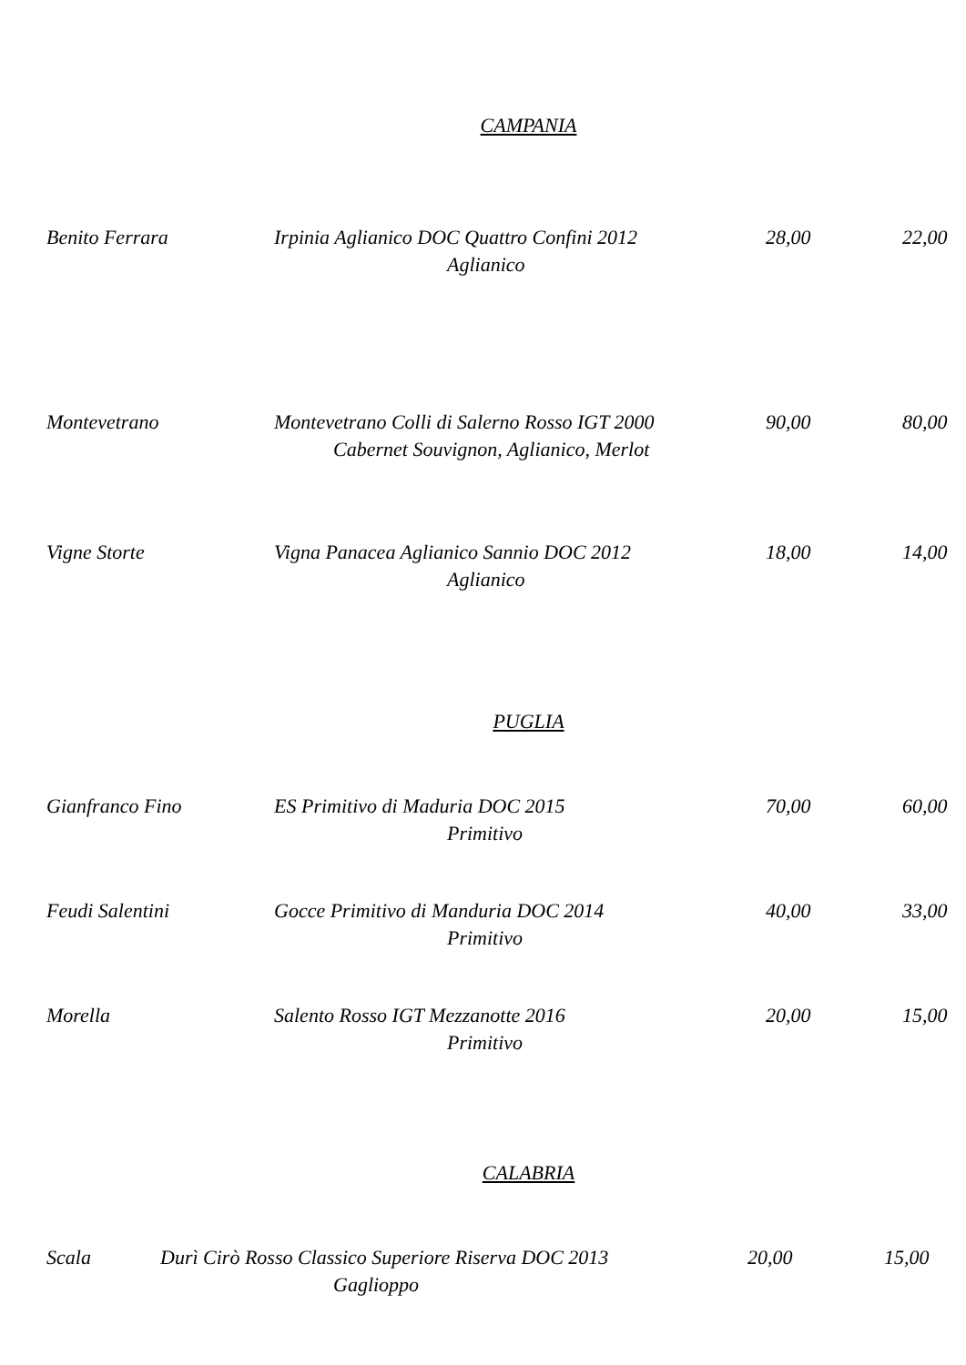CAMPANIA
Benito Ferrara Irpinia Aglianico DOC Quattro Confini 2012
28,00 22,00
Aglianico
Montevetrano Montevetrano Colli di Salerno Rosso IGT 2000
90,00 80,00
Cabernet Souvignon, Aglianico, Merlot
Vigne Storte Vigna Panacea Aglianico Sannio DOC 2012 18,00 14,00
Aglianico
PUGLIA
Gianfranco Fino ES Primitivo di Maduria DOC 2015 70,00 60,00
Primitivo
Feudi Salentini Gocce Primitivo di Manduria DOC 2014 40,00 33,00
Primitivo
Morella Salento Rosso IGT Mezzanotte 2016 20,00 15,00
Primitivo
CALABRIA
Scala Durì Cirò Rosso Classico Superiore Riserva DOC 2013
20,00 15,00
Gaglioppo